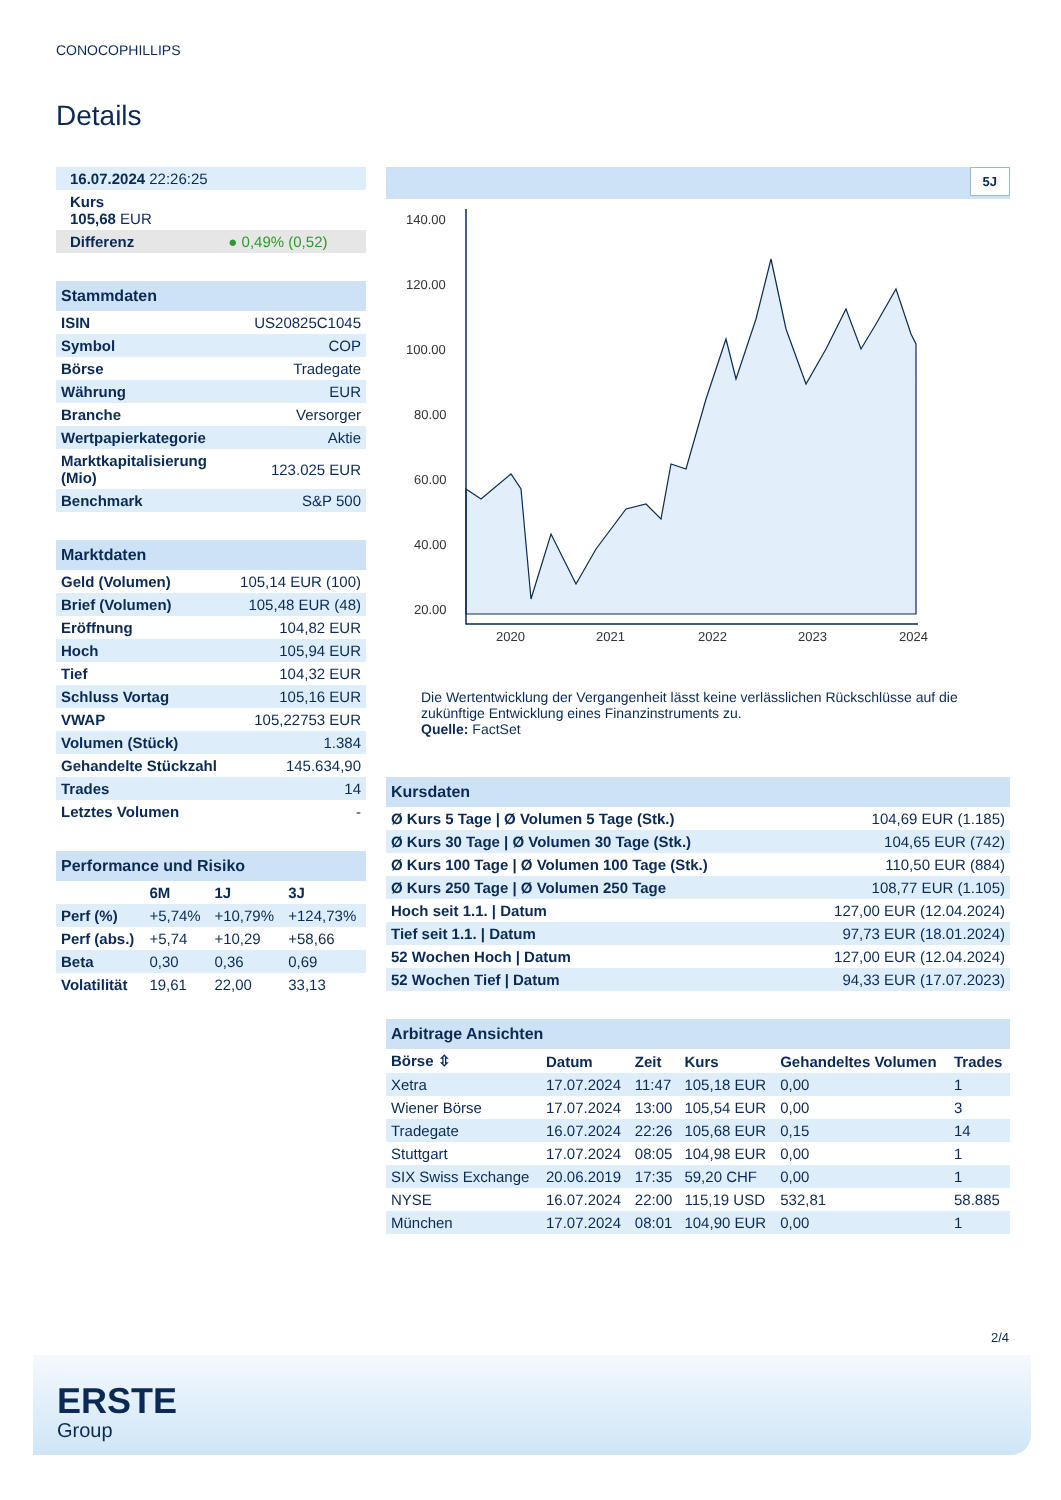CONOCOPHILLIPS
Details
| 16.07.2024 22:26:25 |
| Kurs 105,68 EUR |
| Differenz ● 0,49% (0,52) |
Stammdaten
| ISIN | US20825C1045 |
| Symbol | COP |
| Börse | Tradegate |
| Währung | EUR |
| Branche | Versorger |
| Wertpapierkategorie | Aktie |
| Marktkapitalisierung (Mio) | 123.025 EUR |
| Benchmark | S&P 500 |
Marktdaten
| Geld (Volumen) | 105,14 EUR (100) |
| Brief (Volumen) | 105,48 EUR (48) |
| Eröffnung | 104,82 EUR |
| Hoch | 105,94 EUR |
| Tief | 104,32 EUR |
| Schluss Vortag | 105,16 EUR |
| VWAP | 105,22753 EUR |
| Volumen (Stück) | 1.384 |
| Gehandelte Stückzahl | 145.634,90 |
| Trades | 14 |
| Letztes Volumen | - |
Performance und Risiko
| | 6M | 1J | 3J |
| --- | --- | --- | --- |
| Perf (%) | +5,74% | +10,79% | +124,73% |
| Perf (abs.) | +5,74 | +10,29 | +58,66 |
| Beta | 0,30 | 0,36 | 0,69 |
| Volatilität | 19,61 | 22,00 | 33,13 |
5J
140.00
120.00
100.00
80.00
60.00
40.00
20.00
2020
2021
2022
2023
2024
Die Wertentwicklung der Vergangenheit lässt keine verlässlichen Rückschlüsse auf die zukünftige Entwicklung eines Finanzinstruments zu.
Quelle: FactSet
Kursdaten
| Ø Kurs 5 Tage / Ø Volumen 5 Tage (Stk.) | 104,69 EUR (1.185) |
| Ø Kurs 30 Tage / Ø Volumen 30 Tage (Stk.) | 104,65 EUR (742) |
| Ø Kurs 100 Tage / Ø Volumen 100 Tage (Stk.) | 110,50 EUR (884) |
| Ø Kurs 250 Tage / Ø Volumen 250 Tage | 108,77 EUR (1.105) |
| Hoch seit 1.1. / Datum | 127,00 EUR (12.04.2024) |
| Tief seit 1.1. / Datum | 97,73 EUR (18.01.2024) |
| 52 Wochen Hoch / Datum | 127,00 EUR (12.04.2024) |
| 52 Wochen Tief / Datum | 94,33 EUR (17.07.2023) |
Arbitrage Ansichten
| Börse ⇳ | Datum | Zeit | Kurs | Gehandeltes Volumen | Trades |
| --- | --- | --- | --- | --- | --- |
| Xetra | 17.07.2024 | 11:47 | 105,18 EUR | 0,00 | 1 |
| Wiener Börse | 17.07.2024 | 13:00 | 105,54 EUR | 0,00 | 3 |
| Tradegate | 16.07.2024 | 22:26 | 105,68 EUR | 0,15 | 14 |
| Stuttgart | 17.07.2024 | 08:05 | 104,98 EUR | 0,00 | 1 |
| SIX Swiss Exchange | 20.06.2019 | 17:35 | 59,20 CHF | 0,00 | 1 |
| NYSE | 16.07.2024 | 22:00 | 115,19 USD | 532,81 | 58.885 |
| München | 17.07.2024 | 08:01 | 104,90 EUR | 0,00 | 1 |
2/4
ERSTE
Group